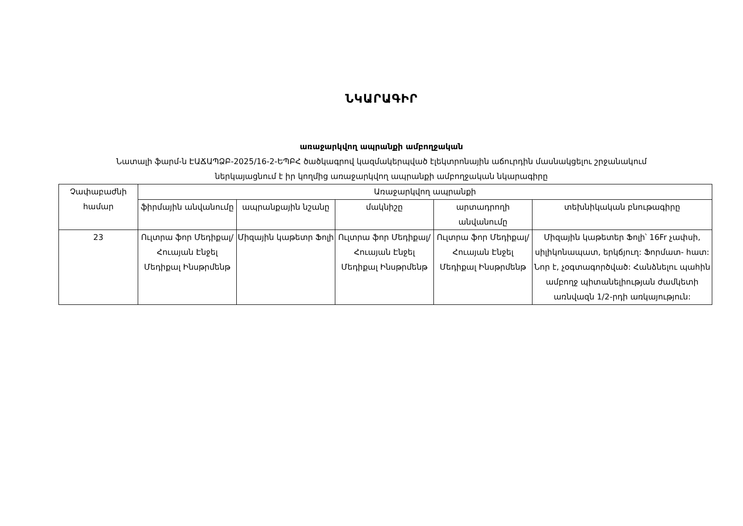ՆԿԱՐԱԳԻՐ
առաջարկվող ապրանքի ամբողջական
Նատալի ֆարմ-ն ԷԱՃԱՊՁԲ-2025/16-2-ԵՊԲՀ ծածկագրով կազմակերպված էլեկտրոնային աճուրդին մասնակցելու շրջանակում
ներկայացնում է իր կողմից առաջարկվող ապրանքի ամբողջական նկարագիրը
| Չափաբաժնի համար | Առաջարկվող ապրանքի | | | | |
| --- | --- | --- | --- | --- | --- |
| | ֆիրմային անվանումը | ապրանքային նշանը | մակնիշը | արտադրողի անվանումը | տեխնիկական բնութագիրը |
| 23 | Ուլտրա ֆոր Մեդիքալ/Հուայան Էնջել Մեդիքալ Ինսթրմենթ | Միզային կաթետր Ֆոլի | Ուլտրա ֆոր Մեդիքալ/Հուայան Էնջել Մեդիքալ Ինսթրմենթ | Ուլտրա ֆոր Մեդիքալ/Հուայան Էնջել Մեդիքալ Ինսթրմենթ | Միզային կաթետեր Ֆոլի՝ 16Fr չափսի, սիլիկոնապատ, երկճյուղ: Ֆորմատ- հատ: Նոր է, չօգտագործված: Հանձնելու պահին ամբողջ պիտանելիության ժամկետի առնվազն 1/2-րդի առկայություն: |